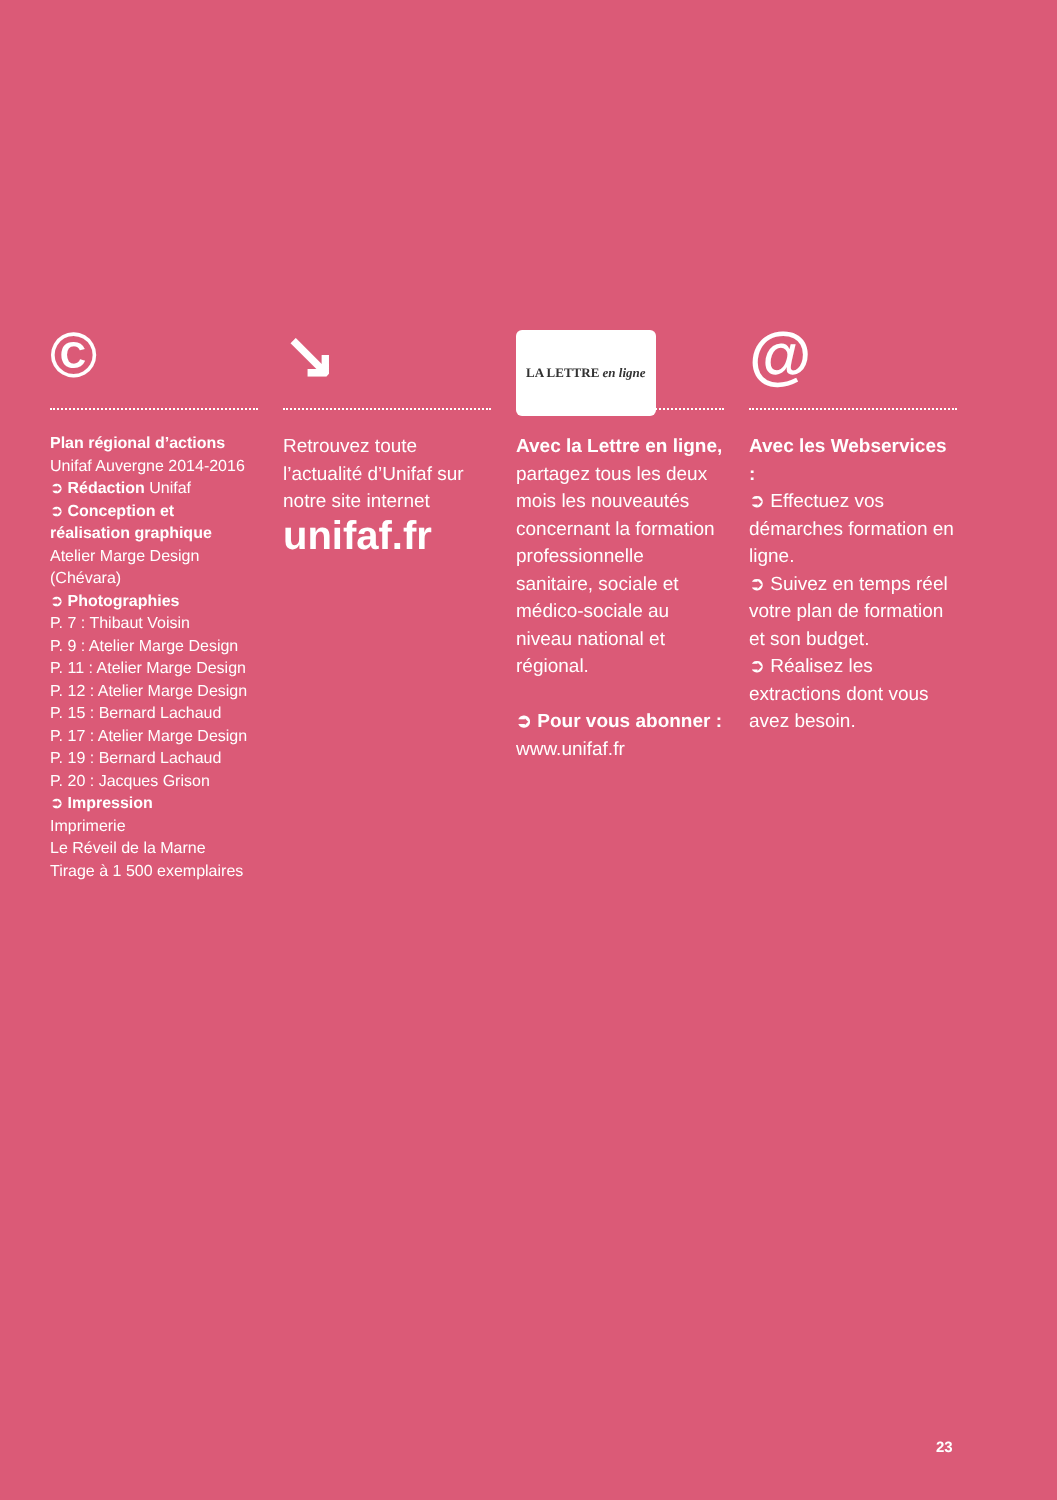©
Plan régional d’actions
Unifaf Auvergne 2014-2016
➲ Rédaction Unifaf
➲ Conception et réalisation graphique Atelier Marge Design (Chévara)
➲ Photographies
P. 7 : Thibaut Voisin
P. 9 : Atelier Marge Design
P. 11 : Atelier Marge Design
P. 12 : Atelier Marge Design
P. 15 : Bernard Lachaud
P. 17 : Atelier Marge Design
P. 19 : Bernard Lachaud
P. 20 : Jacques Grison
➲ Impression
Imprimerie
Le Réveil de la Marne
Tirage à 1 500 exemplaires
↘
Retrouvez toute l’actualité d’Unifaf sur notre site internet
unifaf.fr
LA LETTRE en ligne
Avec la Lettre en ligne, partagez tous les deux mois les nouveautés concernant la formation professionnelle sanitaire, sociale et médico-sociale au niveau national et régional.
➲ Pour vous abonner :
www.unifaf.fr
@
Avec les Webservices :
➲ Effectuez vos démarches formation en ligne.
➲ Suivez en temps réel votre plan de formation et son budget.
➲ Réalisez les extractions dont vous avez besoin.
23